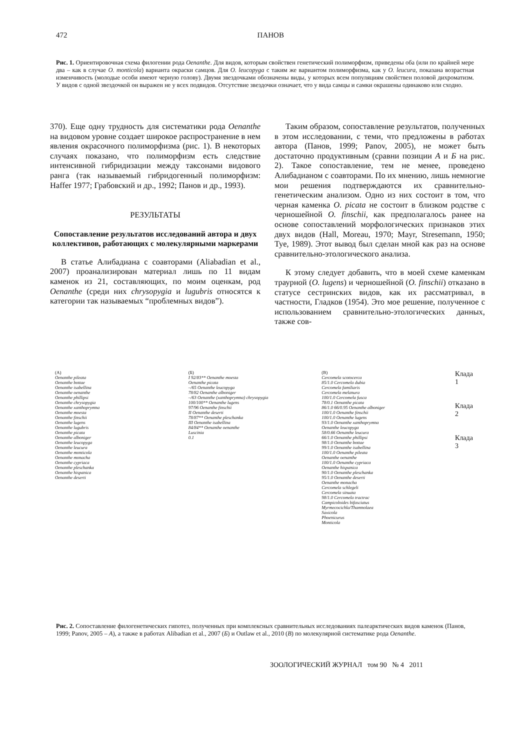472 ПАНОВ
Рис. 1. Ориентировочная схема филогении рода Oenanthe. Для видов, которым свойствен генетический полиморфизм, приведены оба (или по крайней мере два – как в случае O. monticola) варианта окраски самцов. Для O. leucopyga с таким же вариантом полиморфизма, как у O. leucura, показана возрастная изменчивость (молодые особи имеют черную голову). Двумя звездочками обозначены виды, у которых всем популяциям свойствен половой дихроматизм. У видов с одной звездочкой он выражен не у всех подвидов. Отсутствие звездочки означает, что у вида самцы и самки окрашены одинаково или сходно.
370). Еще одну трудность для систематики рода Oenanthe на видовом уровне создает широкое распространение в нем явления окрасочного полиморфизма (рис. 1). В некоторых случаях показано, что полиморфизм есть следствие интенсивной гибридизации между таксонами видового ранга (так называемый гибридогенный полиморфизм: Haffer 1977; Грабовский и др., 1992; Панов и др., 1993).
РЕЗУЛЬТАТЫ
Сопоставление результатов исследований автора и двух коллективов, работающих с молекулярными маркерами
В статье Алибадиана с соавторами (Aliabadian et al., 2007) проанализирован материал лишь по 11 видам каменок из 21, составляющих, по моим оценкам, род Oenanthe (среди них chrysopygia и lugubris относятся к категории так называемых “проблемных видов”).
Таким образом, сопоставление результатов, полученных в этом исследовании, с теми, что предложены в работах автора (Панов, 1999; Panov, 2005), не может быть достаточно продуктивным (сравни позиции А и Б на рис. 2). Такое сопоставление, тем не менее, проведено Алибадианом с соавторами. По их мнению, лишь немногие мои решения подтверждаются их сравнительно-генетическим анализом. Одно из них состоит в том, что черная каменка O. picata не состоит в близком родстве с черношейной O. finschii, как предполагалось ранее на основе сопоставлений морфологических признаков этих двух видов (Hall, Moreau, 1970; Mayr, Stresemann, 1950; Tye, 1989). Этот вывод был сделан мной как раз на основе сравнительно-этологического анализа.
К этому следует добавить, что в моей схеме каменкам траурной (O. lugens) и черношейной (O. finschii) отказано в статусе сестринских видов, как их рассматривал, в частности, Гладков (1954). Это мое решение, полученное с использованием сравнительно-этологических данных, также сов-
(A)
Oenanthe pileata
Oenanthe bottae
Oenanthe isabellina
Oenanthe oenanthe
Oenanthe phillipsi
Oenanthe chrysopygia
Oenanthe xanthoprymna
Oenanthe moesta
Oenanthe finschii
Oenanthe lugens
Oenanthe lugubris
Oenanthe picata
Oenanthe alboniger
Oenanthe leucopyga
Oenanthe leucura
Oenanthe monticola
Oenanthe monacha
Oenanthe cypriaca
Oenanthe pleschanka
Oenanthe hispanica
Oenanthe deserti
(Б)
I 92/83** Oenanthe moesta
Oenanthe picata
–/65 Oenanthe leucopyga
78/82 Oenanthe alboniger
–/63 Oenanthe (xanthoprymna) chrysopygia
100/100** Oenanthe lugens
97/96 Oenanthe finschii
II Oenanthe deserti
78/87** Oenanthe pleschanka
III Oenanthe isabellina
84/84** Oenanthe oenanthe
Luscinia
0.1
(B)
Cercomela scotocerca
85/1.0 Cercomela dubia
Cercomela familiaris
Cercomela melanura
100/1.0 Cercomela fusca
78/0.1 Oenanthe picata
86/1.0 66/0.95 Oenanthe alboniger
100/1.0 Oenanthe finschii
100/1.0 Oenanthe lugens
93/1.0 Oenanthe xanthoprymna
Oenanthe leucopyga
58/0.66 Oenanthe leucura
66/1.0 Oenanthe phillipsi
98/1.0 Oenanthe bottae
99/1.0 Oenanthe isabellina
100/1.0 Oenanthe pileata
Oenanthe oenanthe
100/1.0 Oenanthe cypriaca
Oenanthe hispanica
90/1.0 Oenanthe pleschanka
95/1.0 Oenanthe deserti
Oenanthe monacha
Cercomela schlegeli
Cercomela sinuata
98/1.0 Cercomela tractrac
Campicoloides bifasciatus
Myrmecocichla/Thamnolaea
Saxicola
Phoenicurus
Monticola
Клада 1
Клада 2
Клада 3
Рис. 2. Сопоставление филогенетических гипотез, полученных при комплексных сравнительных исследованиях палеарктических видов каменок (Панов, 1999; Panov, 2005 – А), а также в работах Alibadian et al., 2007 (Б) и Outlaw et al., 2010 (В) по молекулярной систематике рода Oenanthe.
ЗООЛОГИЧЕСКИЙ ЖУРНАЛ том 90 № 4 2011